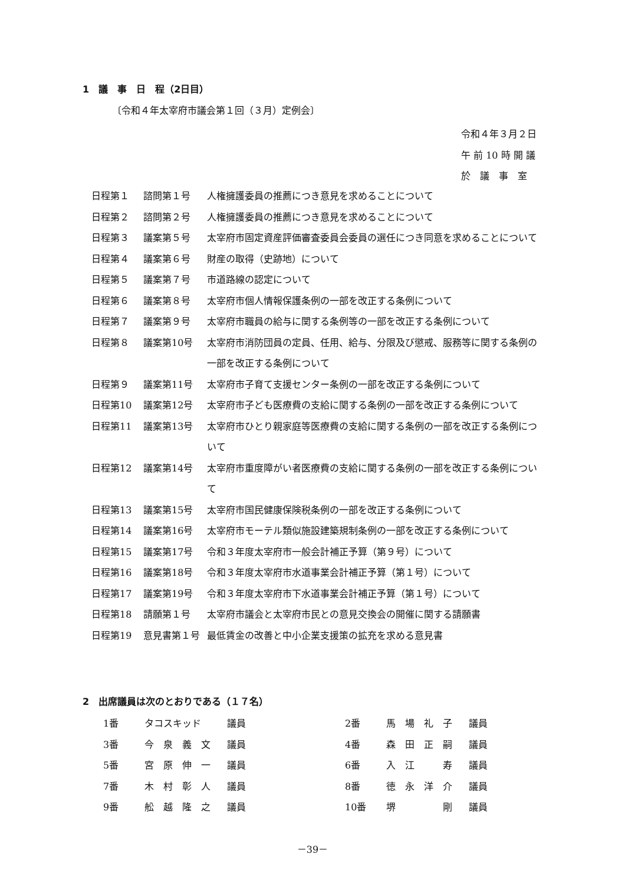1　議　事　日　程（2日目）
〔令和４年太宰府市議会第１回（３月）定例会〕
令和４年３月２日
午 前 10 時 開 議
於　議　事　室
| 日程第１ | 諮問第１号 | 人権擁護委員の推薦につき意見を求めることについて |
| 日程第２ | 諮問第２号 | 人権擁護委員の推薦につき意見を求めることについて |
| 日程第３ | 議案第５号 | 太宰府市固定資産評価審査委員会委員の選任につき同意を求めることについて |
| 日程第４ | 議案第６号 | 財産の取得（史跡地）について |
| 日程第５ | 議案第７号 | 市道路線の認定について |
| 日程第６ | 議案第８号 | 太宰府市個人情報保護条例の一部を改正する条例について |
| 日程第７ | 議案第９号 | 太宰府市職員の給与に関する条例等の一部を改正する条例について |
| 日程第８ | 議案第10号 | 太宰府市消防団員の定員、任用、給与、分限及び懲戒、服務等に関する条例の一部を改正する条例について |
| 日程第９ | 議案第11号 | 太宰府市子育て支援センター条例の一部を改正する条例について |
| 日程第10 | 議案第12号 | 太宰府市子ども医療費の支給に関する条例の一部を改正する条例について |
| 日程第11 | 議案第13号 | 太宰府市ひとり親家庭等医療費の支給に関する条例の一部を改正する条例について |
| 日程第12 | 議案第14号 | 太宰府市重度障がい者医療費の支給に関する条例の一部を改正する条例について |
| 日程第13 | 議案第15号 | 太宰府市国民健康保険税条例の一部を改正する条例について |
| 日程第14 | 議案第16号 | 太宰府市モーテル類似施設建築規制条例の一部を改正する条例について |
| 日程第15 | 議案第17号 | 令和３年度太宰府市一般会計補正予算（第９号）について |
| 日程第16 | 議案第18号 | 令和３年度太宰府市水道事業会計補正予算（第１号）について |
| 日程第17 | 議案第19号 | 令和３年度太宰府市下水道事業会計補正予算（第１号）について |
| 日程第18 | 請願第１号 | 太宰府市議会と太宰府市民との意見交換会の開催に関する請願書 |
| 日程第19 | 意見書第１号 | 最低賃金の改善と中小企業支援策の拡充を求める意見書 |
2　出席議員は次のとおりである（１７名）
| 1番 | タコスキッド | 議員 | 2番 | 馬 場 礼 子 | 議員 |
| 3番 | 今 泉 義 文 | 議員 | 4番 | 森 田 正 嗣 | 議員 |
| 5番 | 宮 原 伸 一 | 議員 | 6番 | 入 江 寿 | 議員 |
| 7番 | 木 村 彰 人 | 議員 | 8番 | 徳 永 洋 介 | 議員 |
| 9番 | 舩 越 隆 之 | 議員 | 10番 | 堺 剛 | 議員 |
－39－